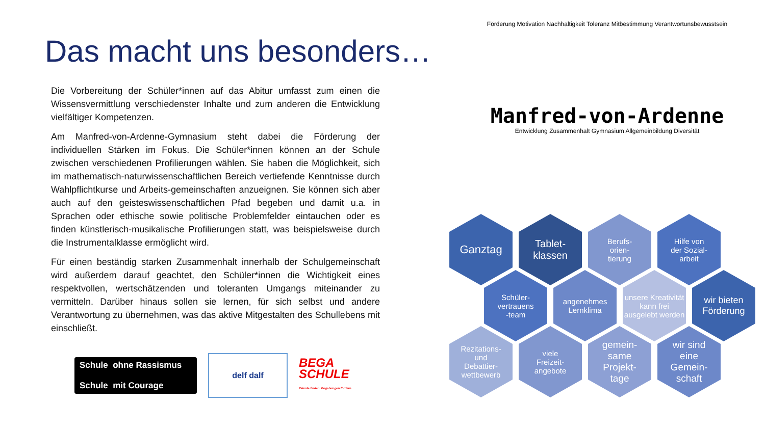Das macht uns besonders…
Die Vorbereitung der Schüler*innen auf das Abitur umfasst zum einen die Wissensvermittlung verschiedenster Inhalte und zum anderen die Entwicklung vielfältiger Kompetenzen.
Am Manfred-von-Ardenne-Gymnasium steht dabei die Förderung der individuellen Stärken im Fokus. Die Schüler*innen können an der Schule zwischen verschiedenen Profilierungen wählen. Sie haben die Möglichkeit, sich im mathematisch-naturwissenschaftlichen Bereich vertiefende Kenntnisse durch Wahlpflichtkurse und Arbeits-gemeinschaften anzueignen. Sie können sich aber auch auf den geisteswissenschaftlichen Pfad begeben und damit u.a. in Sprachen oder ethische sowie politische Problemfelder eintauchen oder es finden künstlerisch-musikalische Profilierungen statt, was beispielsweise durch die Instrumentalklasse ermöglicht wird.
Für einen beständig starken Zusammenhalt innerhalb der Schulgemeinschaft wird außerdem darauf geachtet, den Schüler*innen die Wichtigkeit eines respektvollen, wertschätzenden und toleranten Umgangs miteinander zu vermitteln. Darüber hinaus sollen sie lernen, für sich selbst und andere Verantwortung zu übernehmen, was das aktive Mitgestalten des Schullebens mit einschließt.
Schule ohne Rassismus
Schule mit Courage
delf dalf
BEGA
SCHULE
Talente finden. Begabungen fördern.
Förderung Motivation Nachhaltigkeit Toleranz Mitbestimmung Verantwortunsbewusstsein
Manfred-von-Ardenne
Entwicklung Zusammenhalt Gymnasium Allgemeinbildung Diversität
Ganztag
Tablet-
klassen
Berufs-
orien-
tierung
Hilfe von
der Sozial-
arbeit
Schüler-
vertrauens
-team
angenehmes
Lernklima
unsere Kreativität kann frei ausgelebt werden
wir bieten
Förderung
Rezitations-
und
Debattier-
wettbewerb
viele
Freizeit-
angebote
gemein-
same
Projekt-
tage
wir sind
eine
Gemein-
schaft